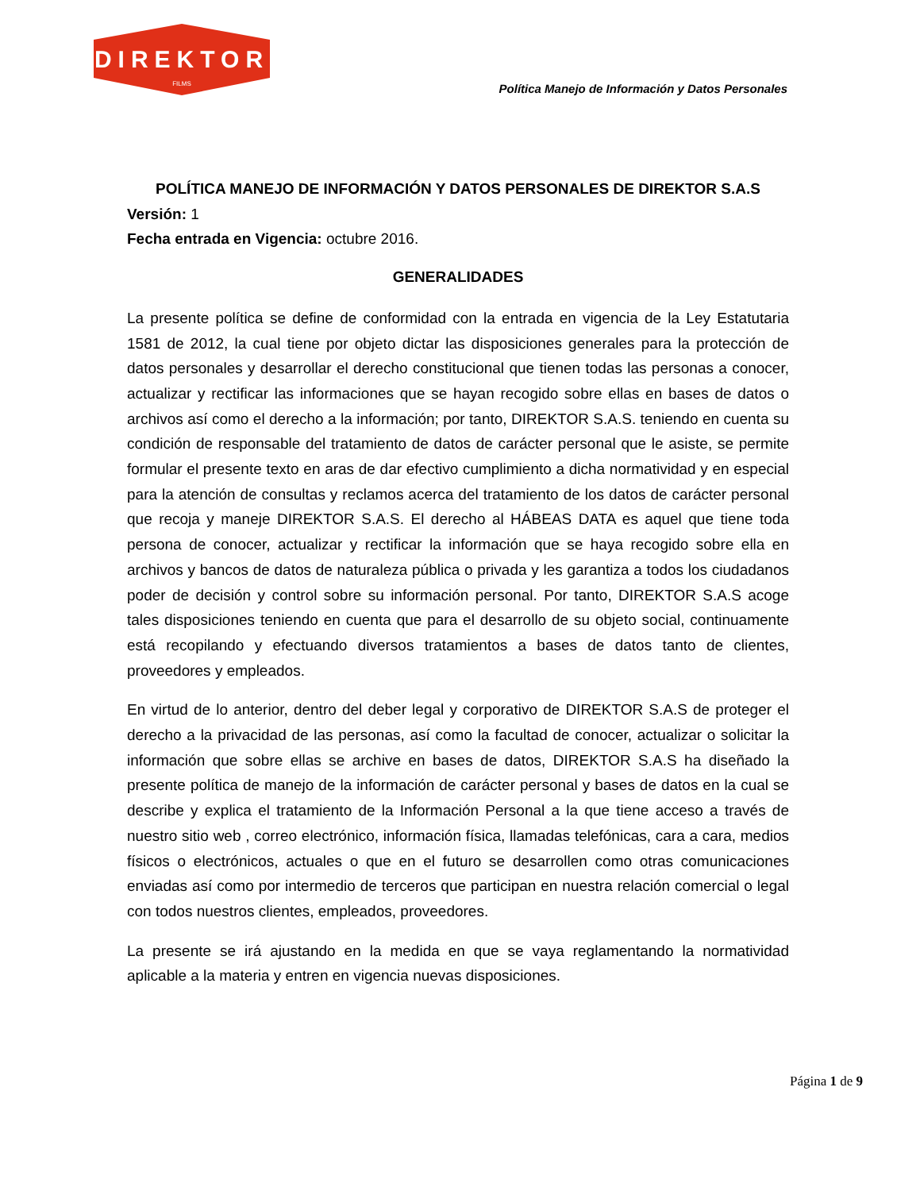DIREKTOR
FILMS
Política Manejo de Información y Datos Personales
POLÍTICA MANEJO DE INFORMACIÓN Y DATOS PERSONALES DE DIREKTOR S.A.S
Versión: 1
Fecha entrada en Vigencia: octubre 2016.
GENERALIDADES
La presente política se define de conformidad con la entrada en vigencia de la Ley Estatutaria 1581 de 2012, la cual tiene por objeto dictar las disposiciones generales para la protección de datos personales y desarrollar el derecho constitucional que tienen todas las personas a conocer, actualizar y rectificar las informaciones que se hayan recogido sobre ellas en bases de datos o archivos así como el derecho a la información; por tanto, DIREKTOR S.A.S. teniendo en cuenta su condición de responsable del tratamiento de datos de carácter personal que le asiste, se permite formular el presente texto en aras de dar efectivo cumplimiento a dicha normatividad y en especial para la atención de consultas y reclamos acerca del tratamiento de los datos de carácter personal que recoja y maneje DIREKTOR S.A.S. El derecho al HÁBEAS DATA es aquel que tiene toda persona de conocer, actualizar y rectificar la información que se haya recogido sobre ella en archivos y bancos de datos de naturaleza pública o privada y les garantiza a todos los ciudadanos poder de decisión y control sobre su información personal. Por tanto, DIREKTOR S.A.S acoge tales disposiciones teniendo en cuenta que para el desarrollo de su objeto social, continuamente está recopilando y efectuando diversos tratamientos a bases de datos tanto de clientes, proveedores y empleados.
En virtud de lo anterior, dentro del deber legal y corporativo de DIREKTOR S.A.S de proteger el derecho a la privacidad de las personas, así como la facultad de conocer, actualizar o solicitar la información que sobre ellas se archive en bases de datos, DIREKTOR S.A.S ha diseñado la presente política de manejo de la información de carácter personal y bases de datos en la cual se describe y explica el tratamiento de la Información Personal a la que tiene acceso a través de nuestro sitio web , correo electrónico, información física, llamadas telefónicas, cara a cara, medios físicos o electrónicos, actuales o que en el futuro se desarrollen como otras comunicaciones enviadas así como por intermedio de terceros que participan en nuestra relación comercial o legal con todos nuestros clientes, empleados, proveedores.
La presente se irá ajustando en la medida en que se vaya reglamentando la normatividad aplicable a la materia y entren en vigencia nuevas disposiciones.
Página 1 de 9